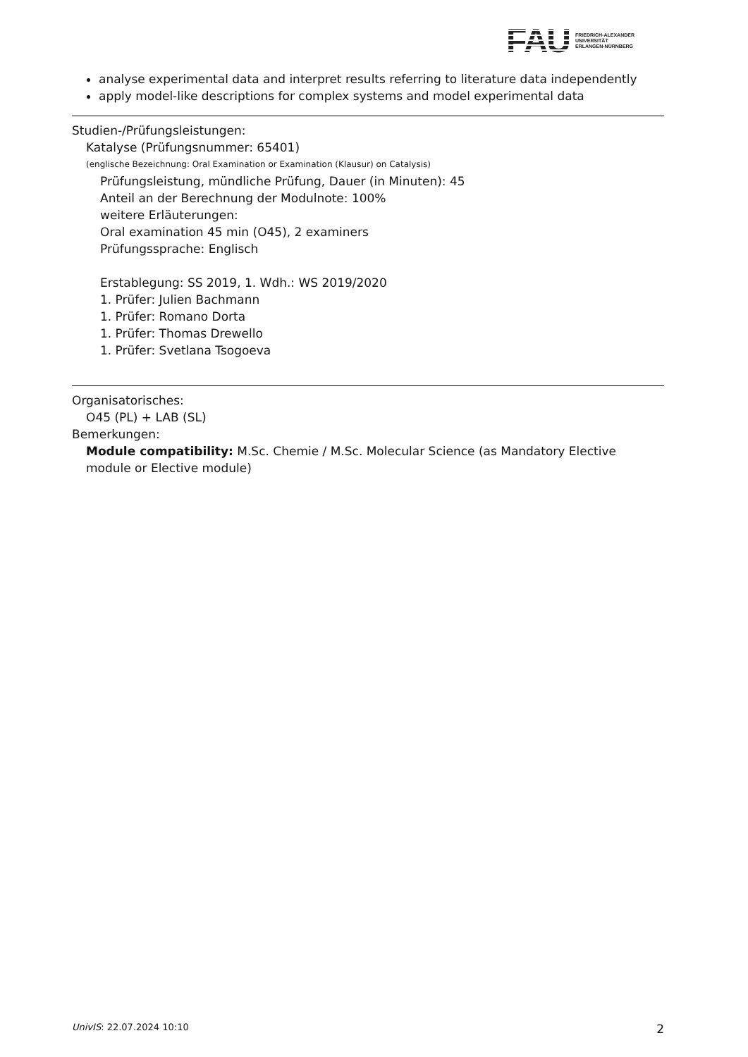FAU
FRIEDRICH-ALEXANDER
UNIVERSITÄT
ERLANGEN-NÜRNBERG
analyse experimental data and interpret results referring to literature data independently
apply model-like descriptions for complex systems and model experimental data
Studien-/Prüfungsleistungen:
Katalyse (Prüfungsnummer: 65401)
(englische Bezeichnung: Oral Examination or Examination (Klausur) on Catalysis)
Prüfungsleistung, mündliche Prüfung, Dauer (in Minuten): 45
Anteil an der Berechnung der Modulnote: 100%
weitere Erläuterungen:
Oral examination 45 min (O45), 2 examiners
Prüfungssprache: Englisch
Erstablegung: SS 2019, 1. Wdh.: WS 2019/2020
1. Prüfer: Julien Bachmann
1. Prüfer: Romano Dorta
1. Prüfer: Thomas Drewello
1. Prüfer: Svetlana Tsogoeva
Organisatorisches:
O45 (PL) + LAB (SL)
Bemerkungen:
Module compatibility: M.Sc. Chemie / M.Sc. Molecular Science (as Mandatory Elective module or Elective module)
UnivIS: 22.07.2024 10:10 2